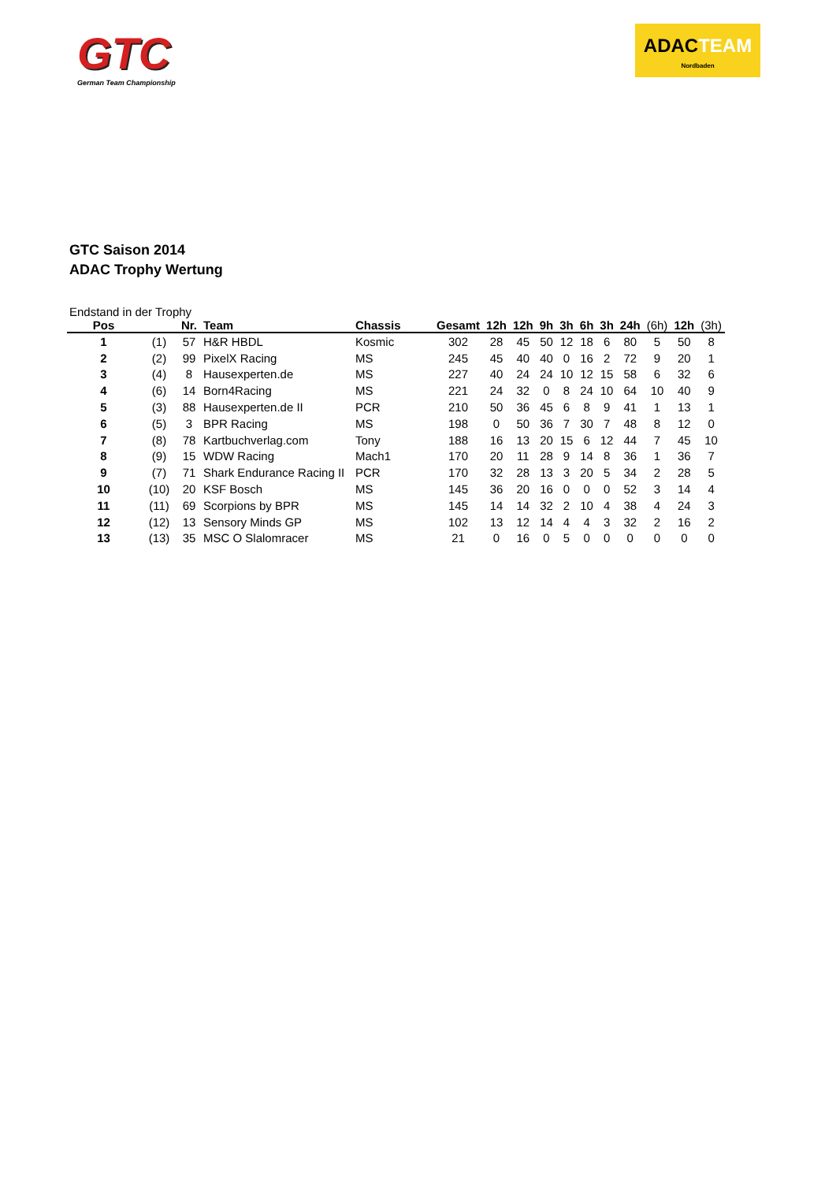GTC
German Team Championship
ADACTEAM
Nordbaden
GTC Saison 2014
ADAC Trophy Wertung
Endstand in der Trophy
| Pos | | Nr. | Team | Chassis | Gesamt | 12h | 12h | 9h | 3h | 6h | 3h | 24h | (6h) | 12h | (3h) |
| --- | --- | --- | --- | --- | --- | --- | --- | --- | --- | --- | --- | --- | --- | --- | --- |
| 1 | (1) | 57 | H&R HBDL | Kosmic | 302 | 28 | 45 | 50 | 12 | 18 | 6 | 80 | 5 | 50 | 8 |
| 2 | (2) | 99 | PixelX Racing | MS | 245 | 45 | 40 | 40 | 0 | 16 | 2 | 72 | 9 | 20 | 1 |
| 3 | (4) | 8 | Hausexperten.de | MS | 227 | 40 | 24 | 24 | 10 | 12 | 15 | 58 | 6 | 32 | 6 |
| 4 | (6) | 14 | Born4Racing | MS | 221 | 24 | 32 | 0 | 8 | 24 | 10 | 64 | 10 | 40 | 9 |
| 5 | (3) | 88 | Hausexperten.de II | PCR | 210 | 50 | 36 | 45 | 6 | 8 | 9 | 41 | 1 | 13 | 1 |
| 6 | (5) | 3 | BPR Racing | MS | 198 | 0 | 50 | 36 | 7 | 30 | 7 | 48 | 8 | 12 | 0 |
| 7 | (8) | 78 | Kartbuchverlag.com | Tony | 188 | 16 | 13 | 20 | 15 | 6 | 12 | 44 | 7 | 45 | 10 |
| 8 | (9) | 15 | WDW Racing | Mach1 | 170 | 20 | 11 | 28 | 9 | 14 | 8 | 36 | 1 | 36 | 7 |
| 9 | (7) | 71 | Shark Endurance Racing II | PCR | 170 | 32 | 28 | 13 | 3 | 20 | 5 | 34 | 2 | 28 | 5 |
| 10 | (10) | 20 | KSF Bosch | MS | 145 | 36 | 20 | 16 | 0 | 0 | 0 | 52 | 3 | 14 | 4 |
| 11 | (11) | 69 | Scorpions by BPR | MS | 145 | 14 | 14 | 32 | 2 | 10 | 4 | 38 | 4 | 24 | 3 |
| 12 | (12) | 13 | Sensory Minds GP | MS | 102 | 13 | 12 | 14 | 4 | 4 | 3 | 32 | 2 | 16 | 2 |
| 13 | (13) | 35 | MSC O Slalomracer | MS | 21 | 0 | 16 | 0 | 5 | 0 | 0 | 0 | 0 | 0 | 0 |